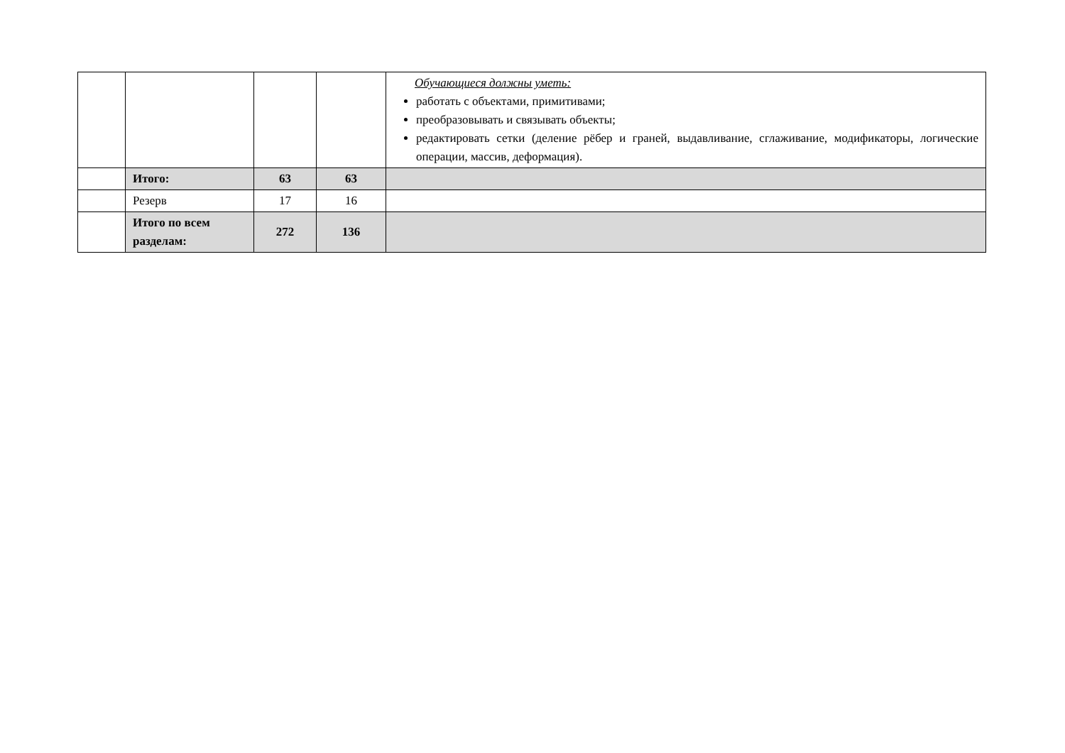| | | | | Обучающиеся должны уметь: работать с объектами, примитивами; преобразовывать и связывать объекты; редактировать сетки (деление рёбер и граней, выдавливание, сглаживание, модификаторы, логические операции, массив, деформация). |
| | Итого: | 63 | 63 | |
| | Резерв | 17 | 16 | |
| | Итого по всем разделам: | 272 | 136 | |